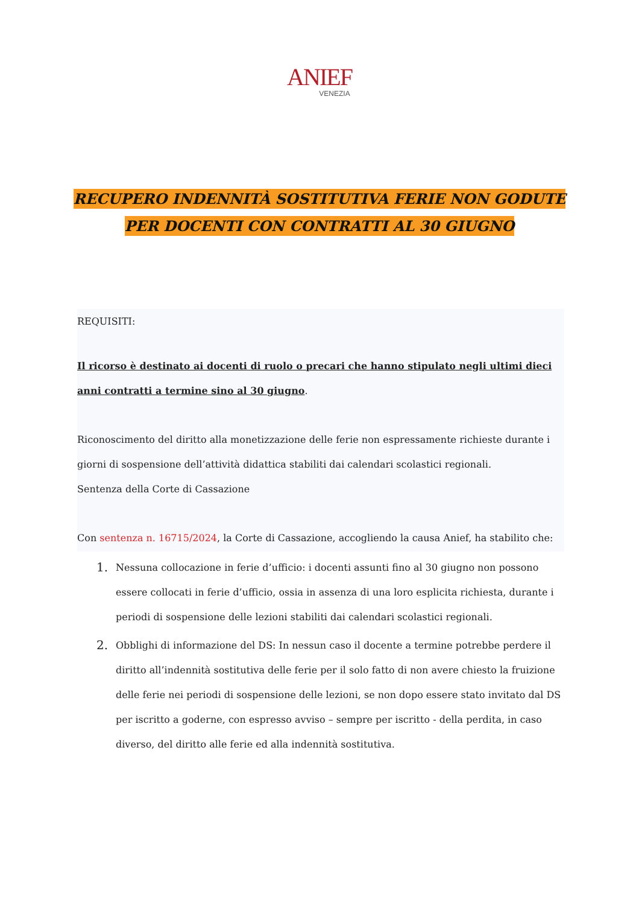ANIEF
VENEZIA
RECUPERO INDENNITÀ SOSTITUTIVA FERIE NON GODUTE
PER DOCENTI CON CONTRATTI AL 30 GIUGNO
REQUISITI:
Il ricorso è destinato ai docenti di ruolo o precari che hanno stipulato negli ultimi dieci anni contratti a termine sino al 30 giugno.
Riconoscimento del diritto alla monetizzazione delle ferie non espressamente richieste durante i giorni di sospensione dell’attività didattica stabiliti dai calendari scolastici regionali.
Sentenza della Corte di Cassazione
Con sentenza n. 16715/2024, la Corte di Cassazione, accogliendo la causa Anief, ha stabilito che:
1. Nessuna collocazione in ferie d’ufficio: i docenti assunti fino al 30 giugno non possono essere collocati in ferie d’ufficio, ossia in assenza di una loro esplicita richiesta, durante i periodi di sospensione delle lezioni stabiliti dai calendari scolastici regionali.
2. Obblighi di informazione del DS: In nessun caso il docente a termine potrebbe perdere il diritto all’indennità sostitutiva delle ferie per il solo fatto di non avere chiesto la fruizione delle ferie nei periodi di sospensione delle lezioni, se non dopo essere stato invitato dal DS per iscritto a goderne, con espresso avviso – sempre per iscritto - della perdita, in caso diverso, del diritto alle ferie ed alla indennità sostitutiva.